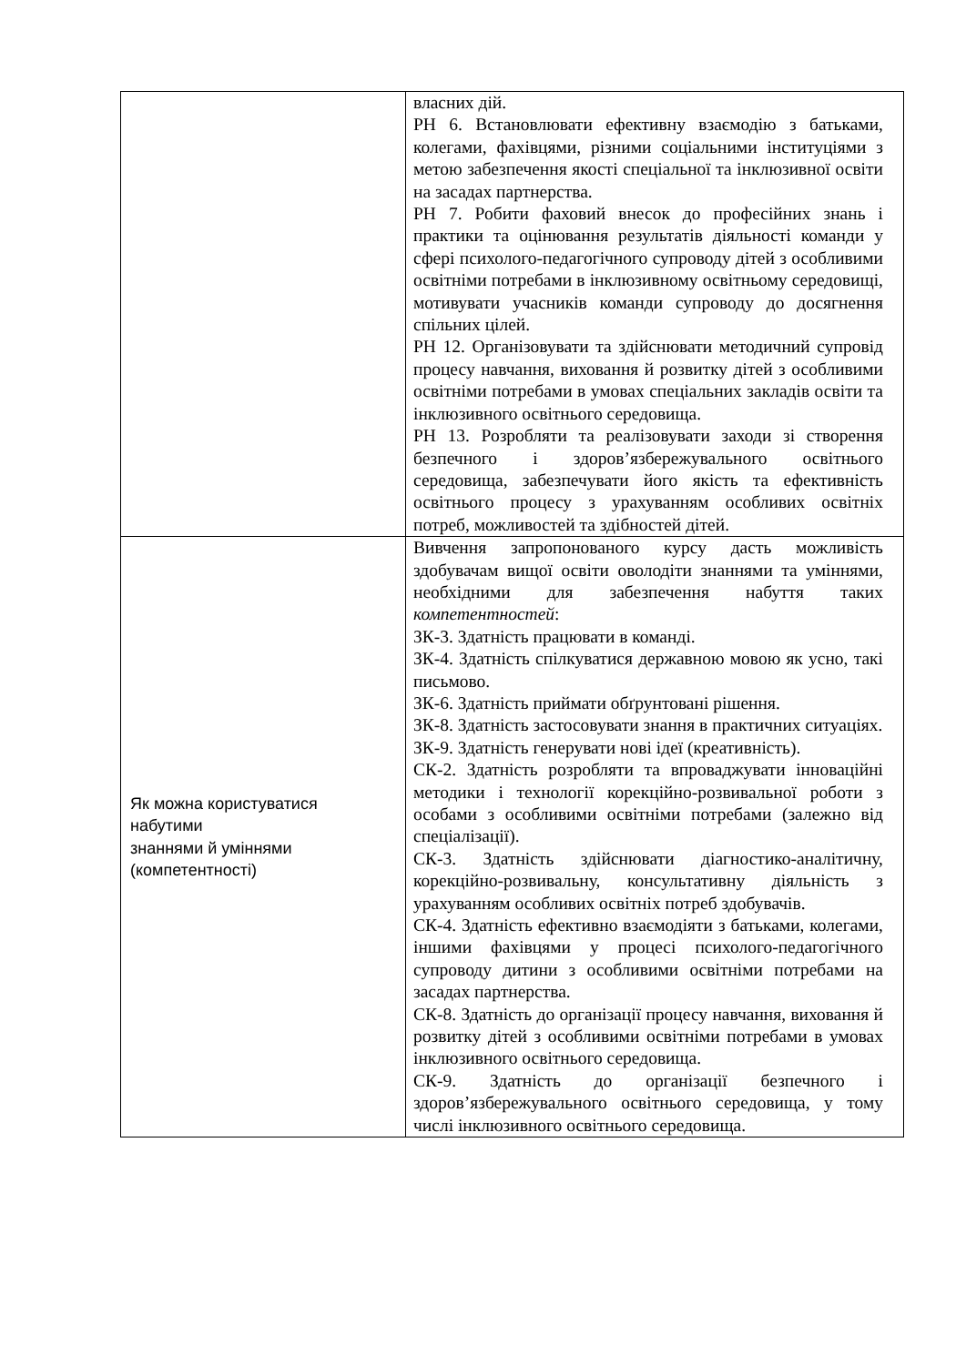| | власних дій. РН 6. Встановлювати ефективну взаємодію з батьками, колегами, фахівцями, різними соціальними інституціями з метою забезпечення якості спеціальної та інклюзивної освіти на засадах партнерства. РН 7. Робити фаховий внесок до професійних знань і практики та оцінювання результатів діяльності команди у сфері психолого-педагогічного супроводу дітей з особливими освітніми потребами в інклюзивному освітньому середовищі, мотивувати учасників команди супроводу до досягнення спільних цілей. РН 12. Організовувати та здійснювати методичний супровід процесу навчання, виховання й розвитку дітей з особливими освітніми потребами в умовах спеціальних закладів освіти та інклюзивного освітнього середовища. РН 13. Розробляти та реалізовувати заходи зі створення безпечного і здоров’язбережувального освітнього середовища, забезпечувати його якість та ефективність освітнього процесу з урахуванням особливих освітніх потреб, можливостей та здібностей дітей. |
| Як можна користуватися набутими знаннями й уміннями (компетентності) | Вивчення запропонованого курсу дасть можливість здобувачам вищої освіти оволодіти знаннями та уміннями, необхідними для забезпечення набуття таких компетентностей : ЗК-3. Здатність працювати в команді. ЗК-4. Здатність спілкуватися державною мовою як усно, такі письмово. ЗК-6. Здатність приймати обґрунтовані рішення. ЗК-8. Здатність застосовувати знання в практичних ситуаціях. ЗК-9. Здатність генерувати нові ідеї (креативність). СК-2. Здатність розробляти та впроваджувати інноваційні методики і технології корекційно-розвивальної роботи з особами з особливими освітніми потребами (залежно від спеціалізації). СК-3. Здатність здійснювати діагностико-аналітичну, корекційно-розвивальну, консультативну діяльність з урахуванням особливих освітніх потреб здобувачів. СК-4. Здатність ефективно взаємодіяти з батьками, колегами, іншими фахівцями у процесі психолого-педагогічного супроводу дитини з особливими освітніми потребами на засадах партнерства. СК-8. Здатність до організації процесу навчання, виховання й розвитку дітей з особливими освітніми потребами в умовах інклюзивного освітнього середовища. СК-9. Здатність до організації безпечного і здоров’язбережувального освітнього середовища, у тому числі інклюзивного освітнього середовища. |